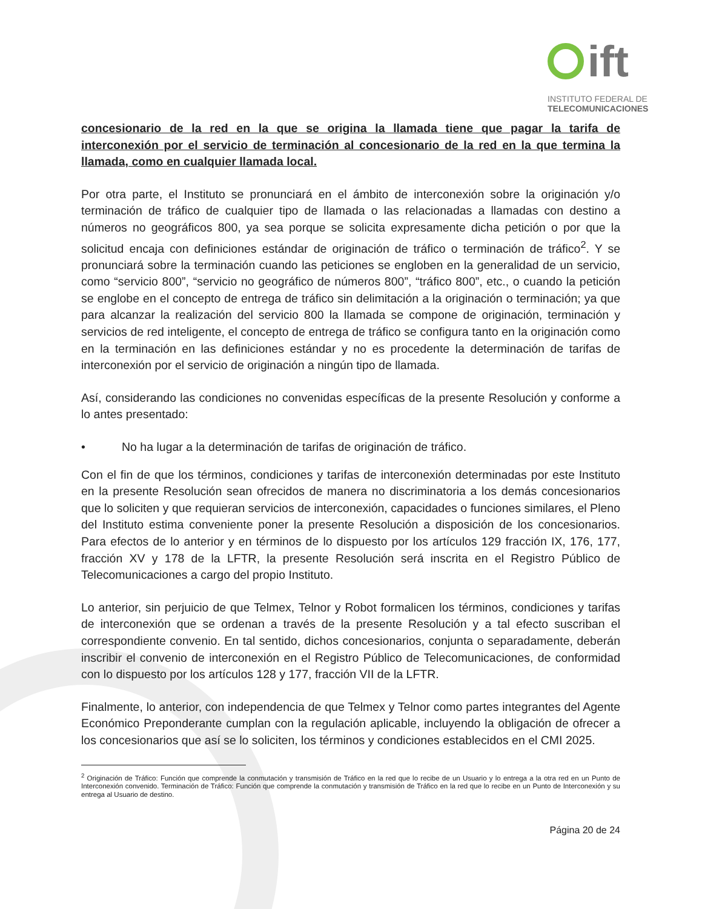ift
INSTITUTO FEDERAL DE
TELECOMUNICACIONES
concesionario de la red en la que se origina la llamada tiene que pagar la tarifa de interconexión por el servicio de terminación al concesionario de la red en la que termina la llamada, como en cualquier llamada local.
Por otra parte, el Instituto se pronunciará en el ámbito de interconexión sobre la originación y/o terminación de tráfico de cualquier tipo de llamada o las relacionadas a llamadas con destino a números no geográficos 800, ya sea porque se solicita expresamente dicha petición o por que la solicitud encaja con definiciones estándar de originación de tráfico o terminación de tráfico<sup>2</sup>. Y se pronunciará sobre la terminación cuando las peticiones se engloben en la generalidad de un servicio, como “servicio 800”, “servicio no geográfico de números 800”, “tráfico 800”, etc., o cuando la petición se englobe en el concepto de entrega de tráfico sin delimitación a la originación o terminación; ya que para alcanzar la realización del servicio 800 la llamada se compone de originación, terminación y servicios de red inteligente, el concepto de entrega de tráfico se configura tanto en la originación como en la terminación en las definiciones estándar y no es procedente la determinación de tarifas de interconexión por el servicio de originación a ningún tipo de llamada.
Así, considerando las condiciones no convenidas específicas de la presente Resolución y conforme a lo antes presentado:
• No ha lugar a la determinación de tarifas de originación de tráfico.
Con el fin de que los términos, condiciones y tarifas de interconexión determinadas por este Instituto en la presente Resolución sean ofrecidos de manera no discriminatoria a los demás concesionarios que lo soliciten y que requieran servicios de interconexión, capacidades o funciones similares, el Pleno del Instituto estima conveniente poner la presente Resolución a disposición de los concesionarios. Para efectos de lo anterior y en términos de lo dispuesto por los artículos 129 fracción IX, 176, 177, fracción XV y 178 de la LFTR, la presente Resolución será inscrita en el Registro Público de Telecomunicaciones a cargo del propio Instituto.
Lo anterior, sin perjuicio de que Telmex, Telnor y Robot formalicen los términos, condiciones y tarifas de interconexión que se ordenan a través de la presente Resolución y a tal efecto suscriban el correspondiente convenio. En tal sentido, dichos concesionarios, conjunta o separadamente, deberán inscribir el convenio de interconexión en el Registro Público de Telecomunicaciones, de conformidad con lo dispuesto por los artículos 128 y 177, fracción VII de la LFTR.
Finalmente, lo anterior, con independencia de que Telmex y Telnor como partes integrantes del Agente Económico Preponderante cumplan con la regulación aplicable, incluyendo la obligación de ofrecer a los concesionarios que así se lo soliciten, los términos y condiciones establecidos en el CMI 2025.
<sup>2</sup> Originación de Tráfico: Función que comprende la conmutación y transmisión de Tráfico en la red que lo recibe de un Usuario y lo entrega a la otra red en un Punto de Interconexión convenido. Terminación de Tráfico: Función que comprende la conmutación y transmisión de Tráfico en la red que lo recibe en un Punto de Interconexión y su entrega al Usuario de destino.
Página 20 de 24